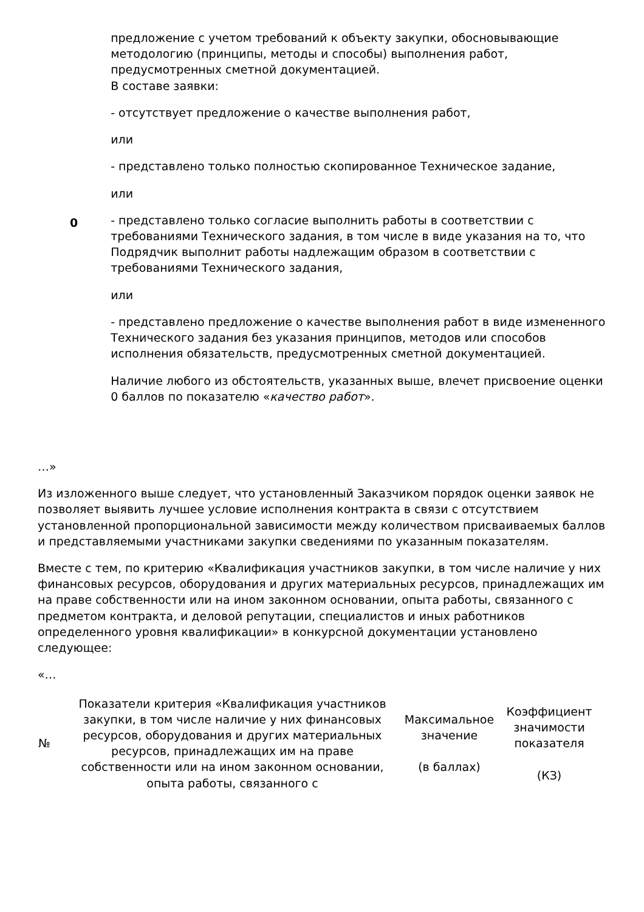| 0 | предложение с учетом требований к объекту закупки, обосновывающие методологию (принципы, методы и способы) выполнения работ, предусмотренных сметной документацией. В составе заявки: - отсутствует предложение о качестве выполнения работ, или - представлено только полностью скопированное Техническое задание, или - представлено только согласие выполнить работы в соответствии с требованиями Технического задания, в том числе в виде указания на то, что Подрядчик выполнит работы надлежащим образом в соответствии с требованиями Технического задания, или - представлено предложение о качестве выполнения работ в виде измененного Технического задания без указания принципов, методов или способов исполнения обязательств, предусмотренных сметной документацией. Наличие любого из обстоятельств, указанных выше, влечет присвоение оценки 0 баллов по показателю « качество работ ». |
…»
Из изложенного выше следует, что установленный Заказчиком порядок оценки заявок не позволяет выявить лучшее условие исполнения контракта в связи с отсутствием установленной пропорциональной зависимости между количеством присваиваемых баллов и представляемыми участниками закупки сведениями по указанным показателям.
Вместе с тем, по критерию «Квалификация участников закупки, в том числе наличие у них финансовых ресурсов, оборудования и других материальных ресурсов, принадлежащих им на праве собственности или на ином законном основании, опыта работы, связанного с предметом контракта, и деловой репутации, специалистов и иных работников определенного уровня квалификации» в конкурсной документации установлено следующее:
«…
| № | Показатели критерия «Квалификация участников закупки, в том числе наличие у них финансовых ресурсов, оборудования и других материальных ресурсов, принадлежащих им на праве собственности или на ином законном основании, опыта работы, связанного с | Максимальное значение (в баллах) | Коэффициент значимости показателя (КЗ) |